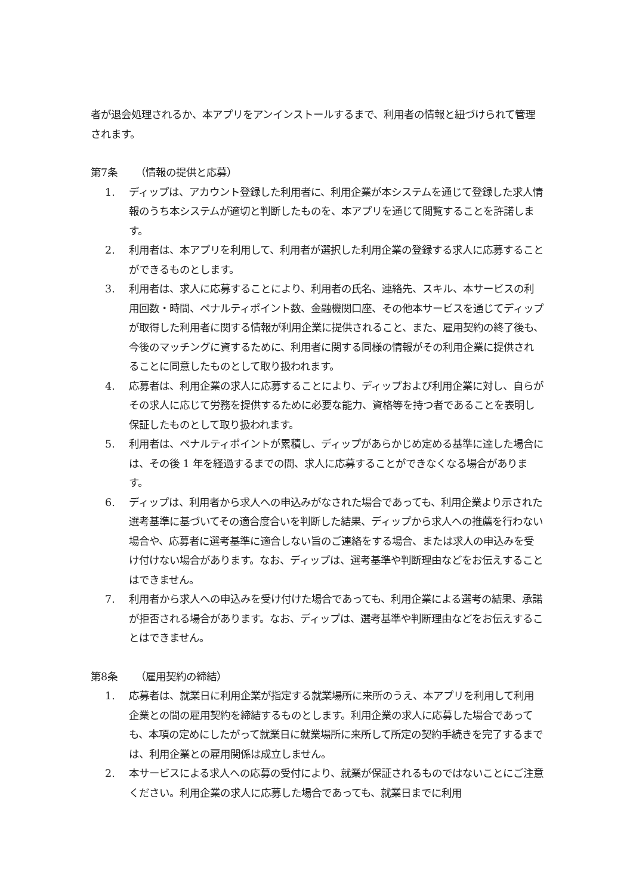者が退会処理されるか、本アプリをアンインストールするまで、利用者の情報と紐づけられて管理されます。
第7条 （情報の提供と応募）
1. ディップは、アカウント登録した利用者に、利用企業が本システムを通じて登録した求人情報のうち本システムが適切と判断したものを、本アプリを通じて閲覧することを許諾します。
2. 利用者は、本アプリを利用して、利用者が選択した利用企業の登録する求人に応募することができるものとします。
3. 利用者は、求人に応募することにより、利用者の氏名、連絡先、スキル、本サービスの利用回数・時間、ペナルティポイント数、金融機関口座、その他本サービスを通じてディップが取得した利用者に関する情報が利用企業に提供されること、また、雇用契約の終了後も、今後のマッチングに資するために、利用者に関する同様の情報がその利用企業に提供されることに同意したものとして取り扱われます。
4. 応募者は、利用企業の求人に応募することにより、ディップおよび利用企業に対し、自らがその求人に応じて労務を提供するために必要な能力、資格等を持つ者であることを表明し保証したものとして取り扱われます。
5. 利用者は、ペナルティポイントが累積し、ディップがあらかじめ定める基準に達した場合には、その後 1 年を経過するまでの間、求人に応募することができなくなる場合があります。
6. ディップは、利用者から求人への申込みがなされた場合であっても、利用企業より示された選考基準に基づいてその適合度合いを判断した結果、ディップから求人への推薦を行わない場合や、応募者に選考基準に適合しない旨のご連絡をする場合、または求人の申込みを受け付けない場合があります。なお、ディップは、選考基準や判断理由などをお伝えすることはできません。
7. 利用者から求人への申込みを受け付けた場合であっても、利用企業による選考の結果、承諾が拒否される場合があります。なお、ディップは、選考基準や判断理由などをお伝えすることはできません。
第8条 （雇用契約の締結）
1. 応募者は、就業日に利用企業が指定する就業場所に来所のうえ、本アプリを利用して利用企業との間の雇用契約を締結するものとします。利用企業の求人に応募した場合であっても、本項の定めにしたがって就業日に就業場所に来所して所定の契約手続きを完了するまでは、利用企業との雇用関係は成立しません。
2. 本サービスによる求人への応募の受付により、就業が保証されるものではないことにご注意ください。利用企業の求人に応募した場合であっても、就業日までに利用